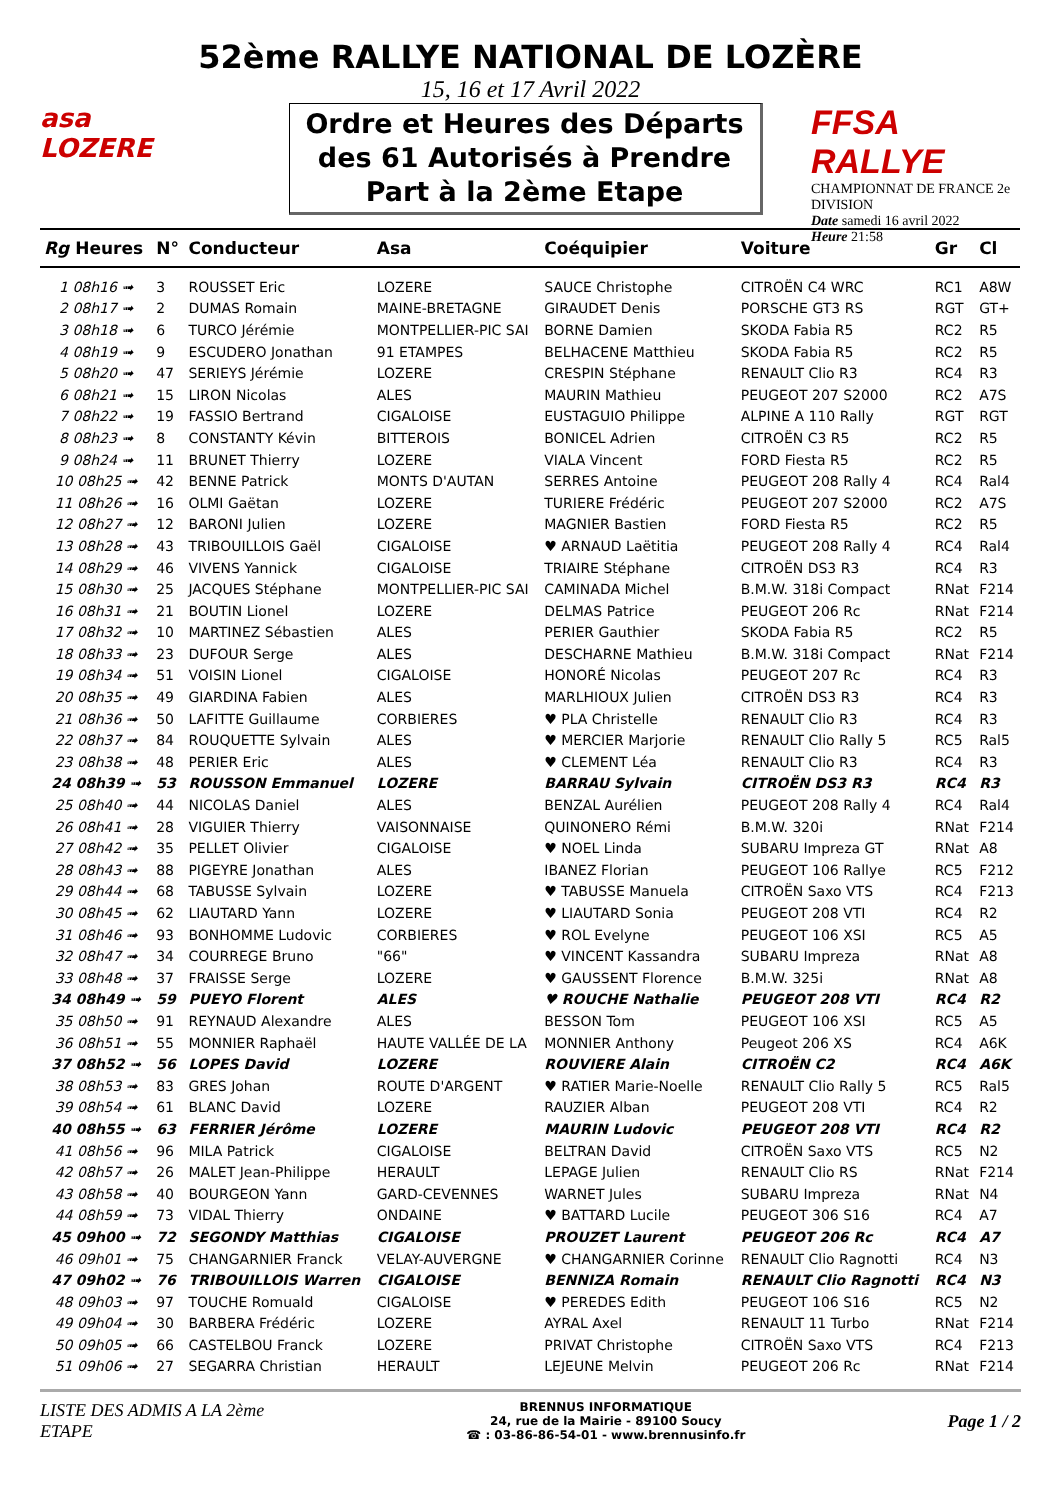52ème RALLYE NATIONAL DE LOZÈRE
15, 16 et 17 Avril 2022
asa
LOZERE
Ordre et Heures des Départs des 61 Autorisés à Prendre Part à la 2ème Etape
FFSA RALLYE
CHAMPIONNAT DE FRANCE 2e DIVISION
Date samedi 16 avril 2022
Heure 21:58
| Rg Heures | N° | Conducteur | Asa | Coéquipier | Voiture | Gr | Cl |
| --- | --- | --- | --- | --- | --- | --- | --- |
| 1 08h16 ➟ | 3 | ROUSSET Eric | LOZERE | SAUCE Christophe | CITROËN C4 WRC | RC1 | A8W |
| 2 08h17 ➟ | 2 | DUMAS Romain | MAINE-BRETAGNE | GIRAUDET Denis | PORSCHE GT3 RS | RGT | GT+ |
| 3 08h18 ➟ | 6 | TURCO Jérémie | MONTPELLIER-PIC SAI | BORNE Damien | SKODA Fabia R5 | RC2 | R5 |
| 4 08h19 ➟ | 9 | ESCUDERO Jonathan | 91 ETAMPES | BELHACENE Matthieu | SKODA Fabia R5 | RC2 | R5 |
| 5 08h20 ➟ | 47 | SERIEYS Jérémie | LOZERE | CRESPIN Stéphane | RENAULT Clio R3 | RC4 | R3 |
| 6 08h21 ➟ | 15 | LIRON Nicolas | ALES | MAURIN Mathieu | PEUGEOT 207 S2000 | RC2 | A7S |
| 7 08h22 ➟ | 19 | FASSIO Bertrand | CIGALOISE | EUSTAGUIO Philippe | ALPINE A 110 Rally | RGT | RGT |
| 8 08h23 ➟ | 8 | CONSTANTY Kévin | BITTEROIS | BONICEL Adrien | CITROËN C3 R5 | RC2 | R5 |
| 9 08h24 ➟ | 11 | BRUNET Thierry | LOZERE | VIALA Vincent | FORD Fiesta R5 | RC2 | R5 |
| 10 08h25 ➟ | 42 | BENNE Patrick | MONTS D'AUTAN | SERRES Antoine | PEUGEOT 208 Rally 4 | RC4 | Ral4 |
| 11 08h26 ➟ | 16 | OLMI Gaëtan | LOZERE | TURIERE Frédéric | PEUGEOT 207 S2000 | RC2 | A7S |
| 12 08h27 ➟ | 12 | BARONI Julien | LOZERE | MAGNIER Bastien | FORD Fiesta R5 | RC2 | R5 |
| 13 08h28 ➟ | 43 | TRIBOUILLOIS Gaël | CIGALOISE | ♥ ARNAUD Laëtitia | PEUGEOT 208 Rally 4 | RC4 | Ral4 |
| 14 08h29 ➟ | 46 | VIVENS Yannick | CIGALOISE | TRIAIRE Stéphane | CITROËN DS3 R3 | RC4 | R3 |
| 15 08h30 ➟ | 25 | JACQUES Stéphane | MONTPELLIER-PIC SAI | CAMINADA Michel | B.M.W. 318i Compact | RNat | F214 |
| 16 08h31 ➟ | 21 | BOUTIN Lionel | LOZERE | DELMAS Patrice | PEUGEOT 206 Rc | RNat | F214 |
| 17 08h32 ➟ | 10 | MARTINEZ Sébastien | ALES | PERIER Gauthier | SKODA Fabia R5 | RC2 | R5 |
| 18 08h33 ➟ | 23 | DUFOUR Serge | ALES | DESCHARNE Mathieu | B.M.W. 318i Compact | RNat | F214 |
| 19 08h34 ➟ | 51 | VOISIN Lionel | CIGALOISE | HONORÉ Nicolas | PEUGEOT 207 Rc | RC4 | R3 |
| 20 08h35 ➟ | 49 | GIARDINA Fabien | ALES | MARLHIOUX Julien | CITROËN DS3 R3 | RC4 | R3 |
| 21 08h36 ➟ | 50 | LAFITTE Guillaume | CORBIERES | ♥ PLA Christelle | RENAULT Clio R3 | RC4 | R3 |
| 22 08h37 ➟ | 84 | ROUQUETTE Sylvain | ALES | ♥ MERCIER Marjorie | RENAULT Clio Rally 5 | RC5 | Ral5 |
| 23 08h38 ➟ | 48 | PERIER Eric | ALES | ♥ CLEMENT Léa | RENAULT Clio R3 | RC4 | R3 |
| 24 08h39 ➟ | 53 | ROUSSON Emmanuel | LOZERE | BARRAU Sylvain | CITROËN DS3 R3 | RC4 | R3 |
| 25 08h40 ➟ | 44 | NICOLAS Daniel | ALES | BENZAL Aurélien | PEUGEOT 208 Rally 4 | RC4 | Ral4 |
| 26 08h41 ➟ | 28 | VIGUIER Thierry | VAISONNAISE | QUINONERO Rémi | B.M.W. 320i | RNat | F214 |
| 27 08h42 ➟ | 35 | PELLET Olivier | CIGALOISE | ♥ NOEL Linda | SUBARU Impreza GT | RNat | A8 |
| 28 08h43 ➟ | 88 | PIGEYRE Jonathan | ALES | IBANEZ Florian | PEUGEOT 106 Rallye | RC5 | F212 |
| 29 08h44 ➟ | 68 | TABUSSE Sylvain | LOZERE | ♥ TABUSSE Manuela | CITROËN Saxo VTS | RC4 | F213 |
| 30 08h45 ➟ | 62 | LIAUTARD Yann | LOZERE | ♥ LIAUTARD Sonia | PEUGEOT 208 VTI | RC4 | R2 |
| 31 08h46 ➟ | 93 | BONHOMME Ludovic | CORBIERES | ♥ ROL Evelyne | PEUGEOT 106 XSI | RC5 | A5 |
| 32 08h47 ➟ | 34 | COURREGE Bruno | "66" | ♥ VINCENT Kassandra | SUBARU Impreza | RNat | A8 |
| 33 08h48 ➟ | 37 | FRAISSE Serge | LOZERE | ♥ GAUSSENT Florence | B.M.W. 325i | RNat | A8 |
| 34 08h49 ➟ | 59 | PUEYO Florent | ALES | ♥ ROUCHE Nathalie | PEUGEOT 208 VTI | RC4 | R2 |
| 35 08h50 ➟ | 91 | REYNAUD Alexandre | ALES | BESSON Tom | PEUGEOT 106 XSI | RC5 | A5 |
| 36 08h51 ➟ | 55 | MONNIER Raphaël | HAUTE VALLÉE DE LA | MONNIER Anthony | Peugeot 206 XS | RC4 | A6K |
| 37 08h52 ➟ | 56 | LOPES David | LOZERE | ROUVIERE Alain | CITROËN C2 | RC4 | A6K |
| 38 08h53 ➟ | 83 | GRES Johan | ROUTE D'ARGENT | ♥ RATIER Marie-Noelle | RENAULT Clio Rally 5 | RC5 | Ral5 |
| 39 08h54 ➟ | 61 | BLANC David | LOZERE | RAUZIER Alban | PEUGEOT 208 VTI | RC4 | R2 |
| 40 08h55 ➟ | 63 | FERRIER Jérôme | LOZERE | MAURIN Ludovic | PEUGEOT 208 VTI | RC4 | R2 |
| 41 08h56 ➟ | 96 | MILA Patrick | CIGALOISE | BELTRAN David | CITROËN Saxo VTS | RC5 | N2 |
| 42 08h57 ➟ | 26 | MALET Jean-Philippe | HERAULT | LEPAGE Julien | RENAULT Clio RS | RNat | F214 |
| 43 08h58 ➟ | 40 | BOURGEON Yann | GARD-CEVENNES | WARNET Jules | SUBARU Impreza | RNat | N4 |
| 44 08h59 ➟ | 73 | VIDAL Thierry | ONDAINE | ♥ BATTARD Lucile | PEUGEOT 306 S16 | RC4 | A7 |
| 45 09h00 ➟ | 72 | SEGONDY Matthias | CIGALOISE | PROUZET Laurent | PEUGEOT 206 Rc | RC4 | A7 |
| 46 09h01 ➟ | 75 | CHANGARNIER Franck | VELAY-AUVERGNE | ♥ CHANGARNIER Corinne | RENAULT Clio Ragnotti | RC4 | N3 |
| 47 09h02 ➟ | 76 | TRIBOUILLOIS Warren | CIGALOISE | BENNIZA Romain | RENAULT Clio Ragnotti | RC4 | N3 |
| 48 09h03 ➟ | 97 | TOUCHE Romuald | CIGALOISE | ♥ PEREDES Edith | PEUGEOT 106 S16 | RC5 | N2 |
| 49 09h04 ➟ | 30 | BARBERA Frédéric | LOZERE | AYRAL Axel | RENAULT 11 Turbo | RNat | F214 |
| 50 09h05 ➟ | 66 | CASTELBOU Franck | LOZERE | PRIVAT Christophe | CITROËN Saxo VTS | RC4 | F213 |
| 51 09h06 ➟ | 27 | SEGARRA Christian | HERAULT | LEJEUNE Melvin | PEUGEOT 206 Rc | RNat | F214 |
LISTE DES ADMIS A LA 2ème
ETAPE
BRENNUS INFORMATIQUE
24, rue de la Mairie - 89100 Soucy
☎ : 03-86-86-54-01 - www.brennusinfo.fr
Page 1 / 2